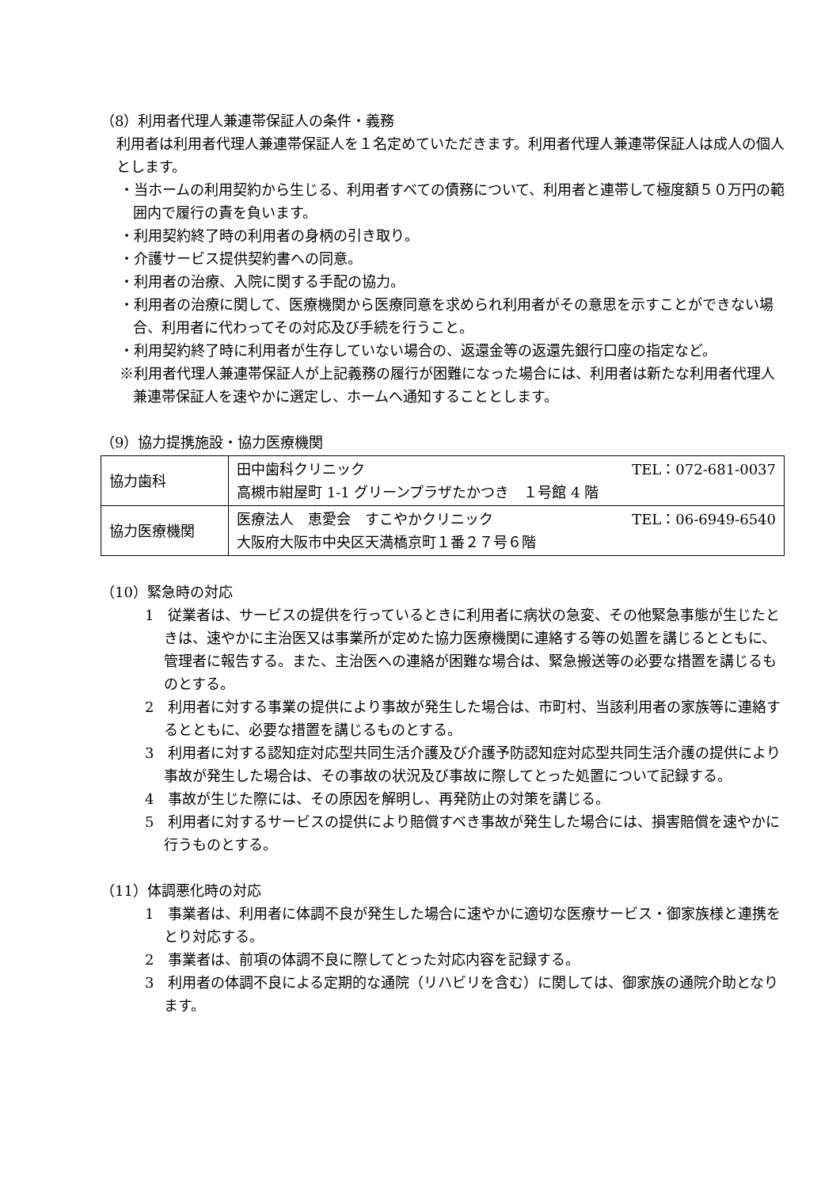（8）利用者代理人兼連帯保証人の条件・義務
利用者は利用者代理人兼連帯保証人を１名定めていただきます。利用者代理人兼連帯保証人は成人の個人とします。
・当ホームの利用契約から生じる、利用者すべての債務について、利用者と連帯して極度額５０万円の範囲内で履行の責を負います。
・利用契約終了時の利用者の身柄の引き取り。
・介護サービス提供契約書への同意。
・利用者の治療、入院に関する手配の協力。
・利用者の治療に関して、医療機関から医療同意を求められ利用者がその意思を示すことができない場合、利用者に代わってその対応及び手続を行うこと。
・利用契約終了時に利用者が生存していない場合の、返還金等の返還先銀行口座の指定など。
※利用者代理人兼連帯保証人が上記義務の履行が困難になった場合には、利用者は新たな利用者代理人兼連帯保証人を速やかに選定し、ホームへ通知することとします。
（9）協力提携施設・協力医療機関
| 協力歯科 | 田中歯科クリニック TEL：072-681-0037 高槻市紺屋町 1-1 グリーンプラザたかつき １号館 4 階 |
| 協力医療機関 | 医療法人 恵愛会 すこやかクリニック TEL：06-6949-6540 大阪府大阪市中央区天満橋京町１番２７号６階 |
（10）緊急時の対応
1　従業者は、サービスの提供を行っているときに利用者に病状の急変、その他緊急事態が生じたときは、速やかに主治医又は事業所が定めた協力医療機関に連絡する等の処置を講じるとともに、管理者に報告する。また、主治医への連絡が困難な場合は、緊急搬送等の必要な措置を講じるものとする。
2　利用者に対する事業の提供により事故が発生した場合は、市町村、当該利用者の家族等に連絡するとともに、必要な措置を講じるものとする。
3　利用者に対する認知症対応型共同生活介護及び介護予防認知症対応型共同生活介護の提供により事故が発生した場合は、その事故の状況及び事故に際してとった処置について記録する。
4　事故が生じた際には、その原因を解明し、再発防止の対策を講じる。
5　利用者に対するサービスの提供により賠償すべき事故が発生した場合には、損害賠償を速やかに行うものとする。
（11）体調悪化時の対応
1　事業者は、利用者に体調不良が発生した場合に速やかに適切な医療サービス・御家族様と連携をとり対応する。
2　事業者は、前項の体調不良に際してとった対応内容を記録する。
3　利用者の体調不良による定期的な通院（リハビリを含む）に関しては、御家族の通院介助となります。